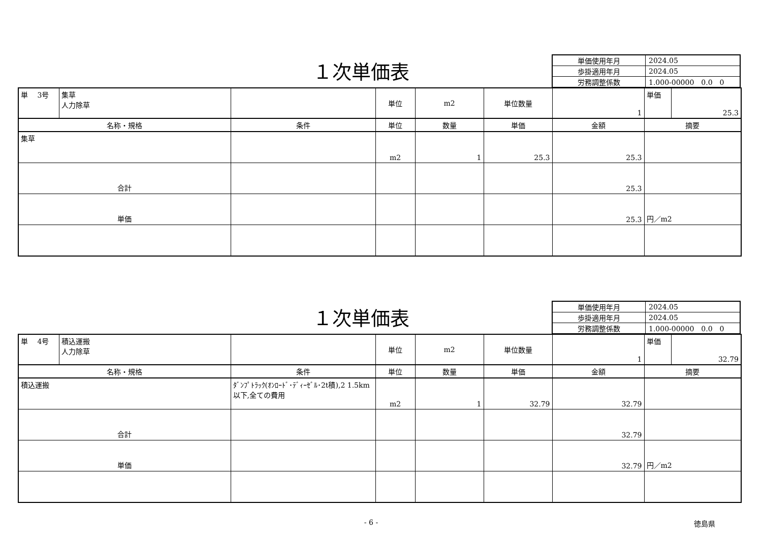１次単価表
| 単価使用年月 | 2024.05 |
| 歩掛適用年月 | 2024.05 |
| 労務調整係数 | 1.000-00000 0.0 0 |
| 単 3号 | 集草 人力除草 | | 単位 | m2 | 単位数量 | 1 | 単価 | 25.3 |
| 名称・規格 | | 条件 | 単位 | 数量 | 単価 | 金額 | 摘要 | |
| 集草 | | | m2 | 1 | 25.3 | 25.3 | | |
| 合計 | | | | | | 25.3 | | |
| 単価 | | | | | | 25.3 | 円／m2 | |
１次単価表
| 単価使用年月 | 2024.05 |
| 歩掛適用年月 | 2024.05 |
| 労務調整係数 | 1.000-00000 0.0 0 |
| 単 4号 | 積込運搬 人力除草 | | 単位 | m2 | 単位数量 | 1 | 単価 | 32.79 |
| 名称・規格 | | 条件 | 単位 | 数量 | 単価 | 金額 | 摘要 | |
| 積込運搬 | | ﾀﾞﾝﾌﾟﾄﾗｯｸ(ｵﾝﾛｰﾄﾞ･ﾃﾞｨｰｾﾞﾙ･2t積),2 1.5km以下,全ての費用 | m2 | 1 | 32.79 | 32.79 | | |
| 合計 | | | | | | 32.79 | | |
| 単価 | | | | | | 32.79 | 円／m2 | |
- 6 - 徳島県